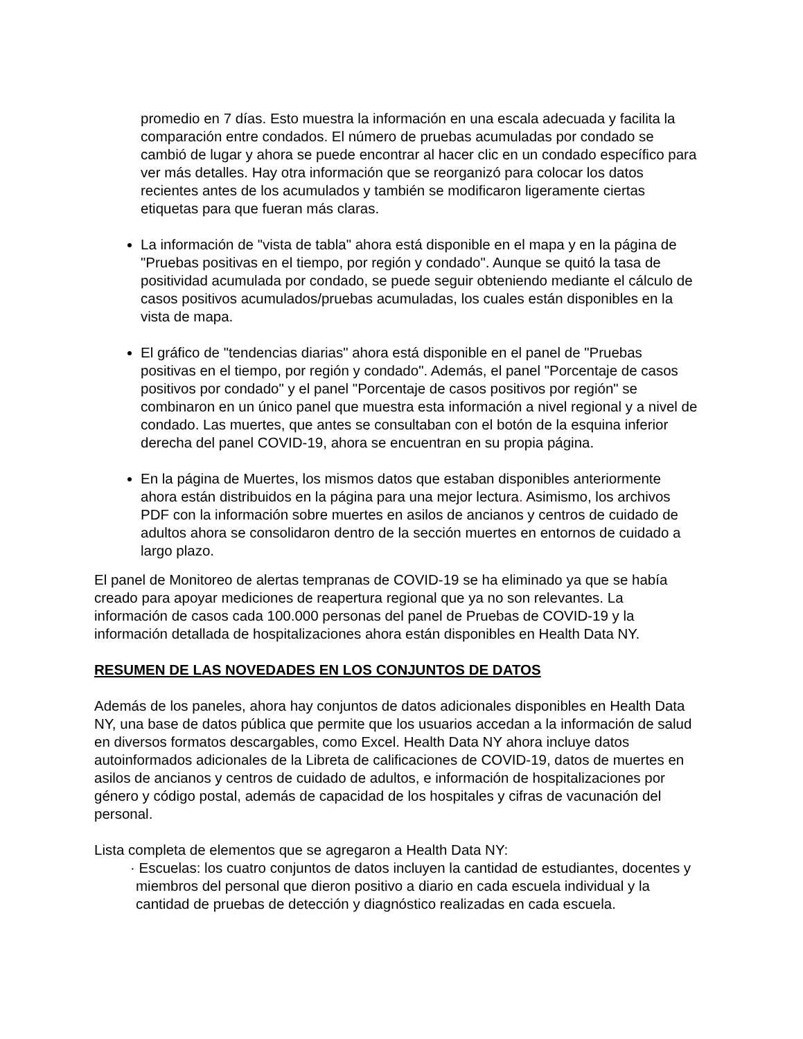promedio en 7 días. Esto muestra la información en una escala adecuada y facilita la comparación entre condados. El número de pruebas acumuladas por condado se cambió de lugar y ahora se puede encontrar al hacer clic en un condado específico para ver más detalles. Hay otra información que se reorganizó para colocar los datos recientes antes de los acumulados y también se modificaron ligeramente ciertas etiquetas para que fueran más claras.
La información de "vista de tabla" ahora está disponible en el mapa y en la página de "Pruebas positivas en el tiempo, por región y condado". Aunque se quitó la tasa de positividad acumulada por condado, se puede seguir obteniendo mediante el cálculo de casos positivos acumulados/pruebas acumuladas, los cuales están disponibles en la vista de mapa.
El gráfico de "tendencias diarias" ahora está disponible en el panel de "Pruebas positivas en el tiempo, por región y condado". Además, el panel "Porcentaje de casos positivos por condado" y el panel "Porcentaje de casos positivos por región" se combinaron en un único panel que muestra esta información a nivel regional y a nivel de condado. Las muertes, que antes se consultaban con el botón de la esquina inferior derecha del panel COVID-19, ahora se encuentran en su propia página.
En la página de Muertes, los mismos datos que estaban disponibles anteriormente ahora están distribuidos en la página para una mejor lectura. Asimismo, los archivos PDF con la información sobre muertes en asilos de ancianos y centros de cuidado de adultos ahora se consolidaron dentro de la sección muertes en entornos de cuidado a largo plazo.
El panel de Monitoreo de alertas tempranas de COVID-19 se ha eliminado ya que se había creado para apoyar mediciones de reapertura regional que ya no son relevantes. La información de casos cada 100.000 personas del panel de Pruebas de COVID-19 y la información detallada de hospitalizaciones ahora están disponibles en Health Data NY.
RESUMEN DE LAS NOVEDADES EN LOS CONJUNTOS DE DATOS
Además de los paneles, ahora hay conjuntos de datos adicionales disponibles en Health Data NY, una base de datos pública que permite que los usuarios accedan a la información de salud en diversos formatos descargables, como Excel. Health Data NY ahora incluye datos autoinformados adicionales de la Libreta de calificaciones de COVID-19, datos de muertes en asilos de ancianos y centros de cuidado de adultos, e información de hospitalizaciones por género y código postal, además de capacidad de los hospitales y cifras de vacunación del personal.
Lista completa de elementos que se agregaron a Health Data NY:
· Escuelas: los cuatro conjuntos de datos incluyen la cantidad de estudiantes, docentes y miembros del personal que dieron positivo a diario en cada escuela individual y la cantidad de pruebas de detección y diagnóstico realizadas en cada escuela.